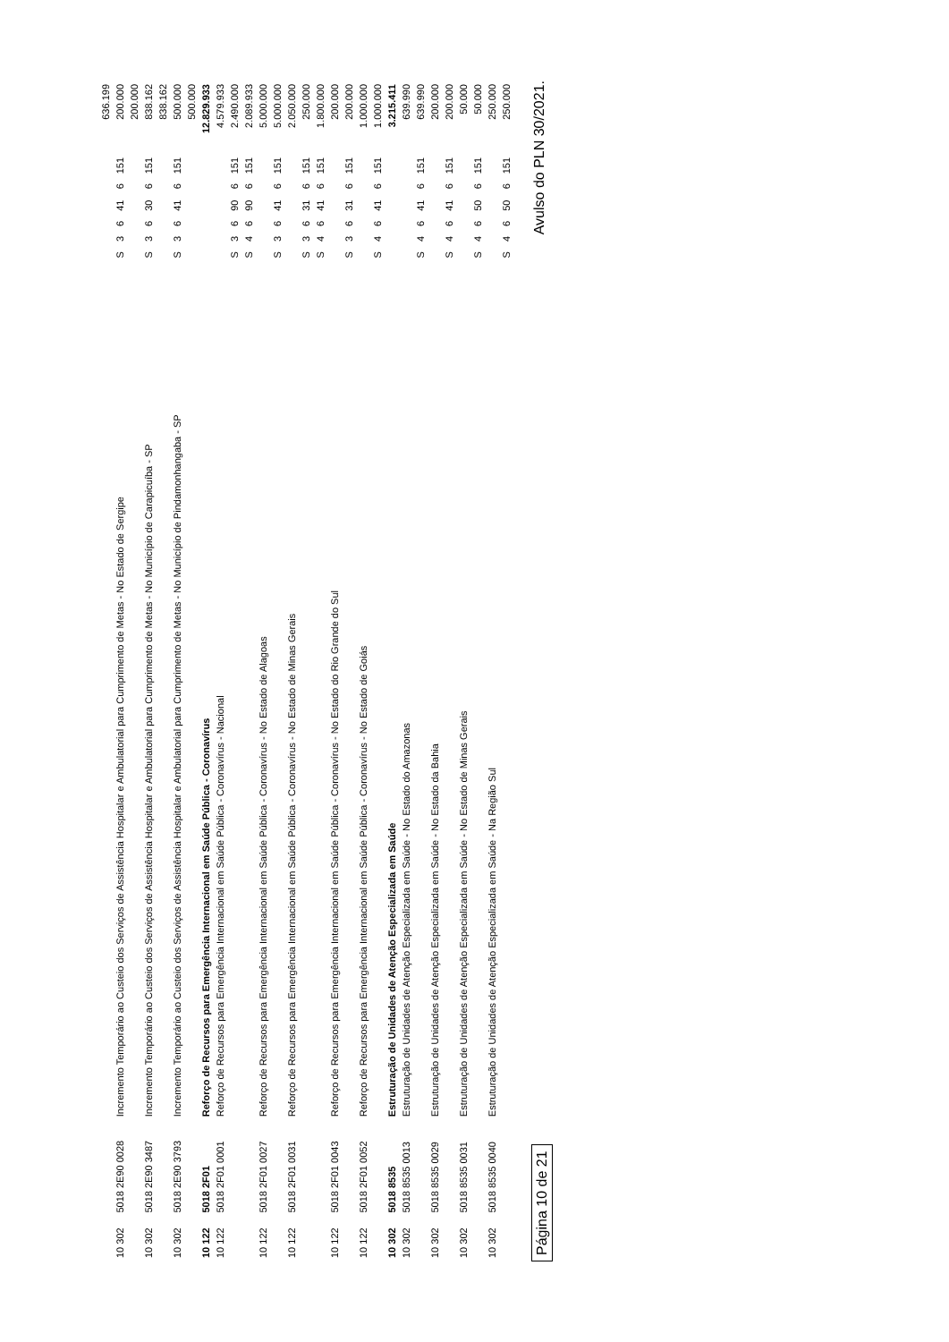| | | | | | | | | | 636.199 |
| 10 302 | 5018 2E90 0028 | Incremento Temporário ao Custeio dos Serviços de Assistência Hospitalar e Ambulatorial para Cumprimento de Metas - No Estado de Sergipe | S | 3 | 6 | 41 | 6 | 151 | 200.000 |
| | | | | | | | | | 200.000 |
| 10 302 | 5018 2E90 3487 | Incremento Temporário ao Custeio dos Serviços de Assistência Hospitalar e Ambulatorial para Cumprimento de Metas - No Município de Carapicuíba - SP | S | 3 | 6 | 30 | 6 | 151 | 838.162 |
| | | | | | | | | | 838.162 |
| 10 302 | 5018 2E90 3793 | Incremento Temporário ao Custeio dos Serviços de Assistência Hospitalar e Ambulatorial para Cumprimento de Metas - No Município de Pindamonhangaba - SP | S | 3 | 6 | 41 | 6 | 151 | 500.000 |
| | | | | | | | | | 500.000 |
| 10 122 | 5018 2F01 | Reforço de Recursos para Emergência Internacional em Saúde Pública - Coronavírus | | | | | | | 12.829.933 |
| 10 122 | 5018 2F01 0001 | Reforço de Recursos para Emergência Internacional em Saúde Pública - Coronavírus - Nacional | | | | | | | 4.579.933 |
| | | | S | 3 | 6 | 90 | 6 | 151 | 2.490.000 |
| | | | S | 4 | 6 | 90 | 6 | 151 | 2.089.933 |
| 10 122 | 5018 2F01 0027 | Reforço de Recursos para Emergência Internacional em Saúde Pública - Coronavírus - No Estado de Alagoas | | | | | | | 5.000.000 |
| | | | S | 3 | 6 | 41 | 6 | 151 | 5.000.000 |
| 10 122 | 5018 2F01 0031 | Reforço de Recursos para Emergência Internacional em Saúde Pública - Coronavírus - No Estado de Minas Gerais | | | | | | | 2.050.000 |
| | | | S | 3 | 6 | 31 | 6 | 151 | 250.000 |
| | | | S | 4 | 6 | 41 | 6 | 151 | 1.800.000 |
| 10 122 | 5018 2F01 0043 | Reforço de Recursos para Emergência Internacional em Saúde Pública - Coronavírus - No Estado do Rio Grande do Sul | | | | | | | 200.000 |
| | | | S | 3 | 6 | 31 | 6 | 151 | 200.000 |
| 10 122 | 5018 2F01 0052 | Reforço de Recursos para Emergência Internacional em Saúde Pública - Coronavírus - No Estado de Goiás | | | | | | | 1.000.000 |
| | | | S | 4 | 6 | 41 | 6 | 151 | 1.000.000 |
| 10 302 | 5018 8535 | Estruturação de Unidades de Atenção Especializada em Saúde | | | | | | | 3.215.411 |
| 10 302 | 5018 8535 0013 | Estruturação de Unidades de Atenção Especializada em Saúde - No Estado do Amazonas | | | | | | | 639.990 |
| | | | S | 4 | 6 | 41 | 6 | 151 | 639.990 |
| 10 302 | 5018 8535 0029 | Estruturação de Unidades de Atenção Especializada em Saúde - No Estado da Bahia | | | | | | | 200.000 |
| | | | S | 4 | 6 | 41 | 6 | 151 | 200.000 |
| 10 302 | 5018 8535 0031 | Estruturação de Unidades de Atenção Especializada em Saúde - No Estado de Minas Gerais | | | | | | | 50.000 |
| | | | S | 4 | 6 | 50 | 6 | 151 | 50.000 |
| 10 302 | 5018 8535 0040 | Estruturação de Unidades de Atenção Especializada em Saúde - Na Região Sul | | | | | | | 250.000 |
| | | | S | 4 | 6 | 50 | 6 | 151 | 250.000 |
Página 10 de 21 Avulso do PLN 30/2021.